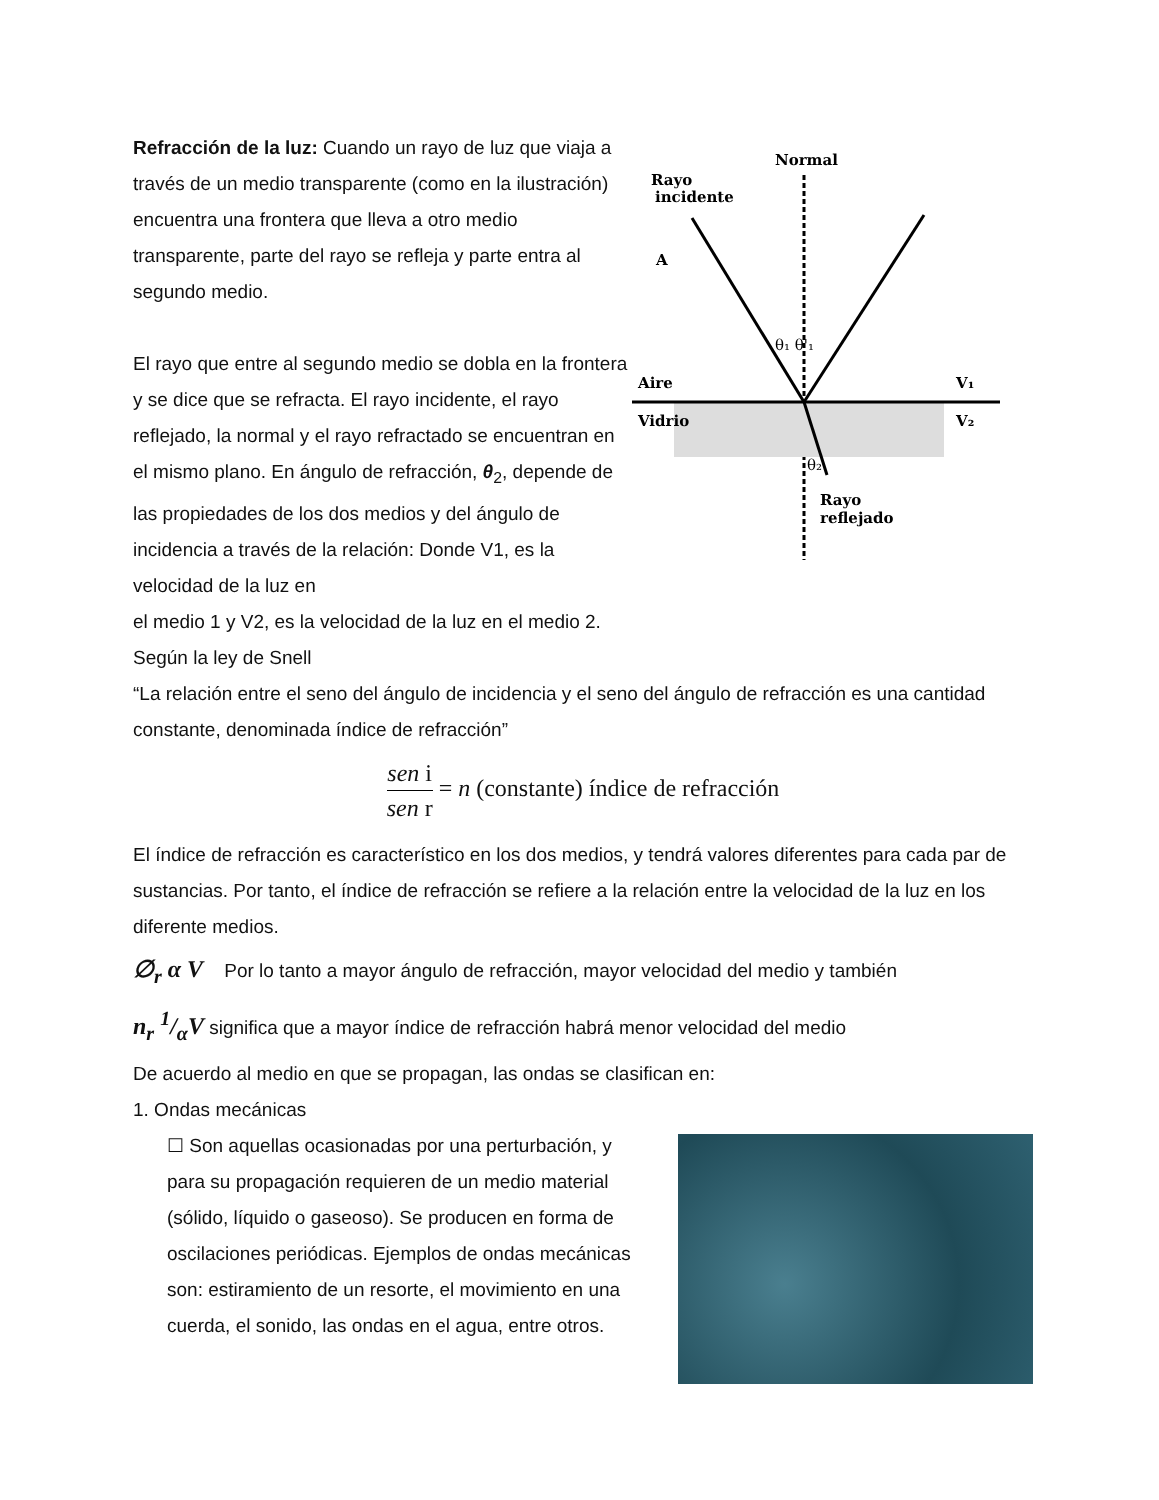Refracción de la luz: Cuando un rayo de luz que viaja a través de un medio transparente (como en la ilustración) encuentra una frontera que lleva a otro medio transparente, parte del rayo se refleja y parte entra al segundo medio.
El rayo que entre al segundo medio se dobla en la frontera y se dice que se refracta. El rayo incidente, el rayo reflejado, la normal y el rayo refractado se encuentran en el mismo plano. En ángulo de refracción, θ<sub>2</sub>, depende de las propiedades de los dos medios y del ángulo de incidencia a través de la relación: Donde V1, es la velocidad de la luz en
Normal
Rayo
incidente
A
Aire
Vidrio
V₁
V₂
θ₁ θ'₁
θ₂
Rayo
reflejado
el medio 1 y V2, es la velocidad de la luz en el medio 2.
Según la ley de Snell
“La relación entre el seno del ángulo de incidencia y el seno del ángulo de refracción es una cantidad constante, denominada índice de refracción”
sen i sen r = n (constante) índice de refracción
El índice de refracción es característico en los dos medios, y tendrá valores diferentes para cada par de sustancias. Por tanto, el índice de refracción se refiere a la relación entre la velocidad de la luz en los diferente medios.
∅<sub>r</sub> α V Por lo tanto a mayor ángulo de refracción, mayor velocidad del medio y también
n<sub>r</sub> 1/αV significa que a mayor índice de refracción habrá menor velocidad del medio
De acuerdo al medio en que se propagan, las ondas se clasifican en:
1. Ondas mecánicas
☐ Son aquellas ocasionadas por una perturbación, y para su propagación requieren de un medio material (sólido, líquido o gaseoso). Se producen en forma de oscilaciones periódicas. Ejemplos de ondas mecánicas son: estiramiento de un resorte, el movimiento en una cuerda, el sonido, las ondas en el agua, entre otros.